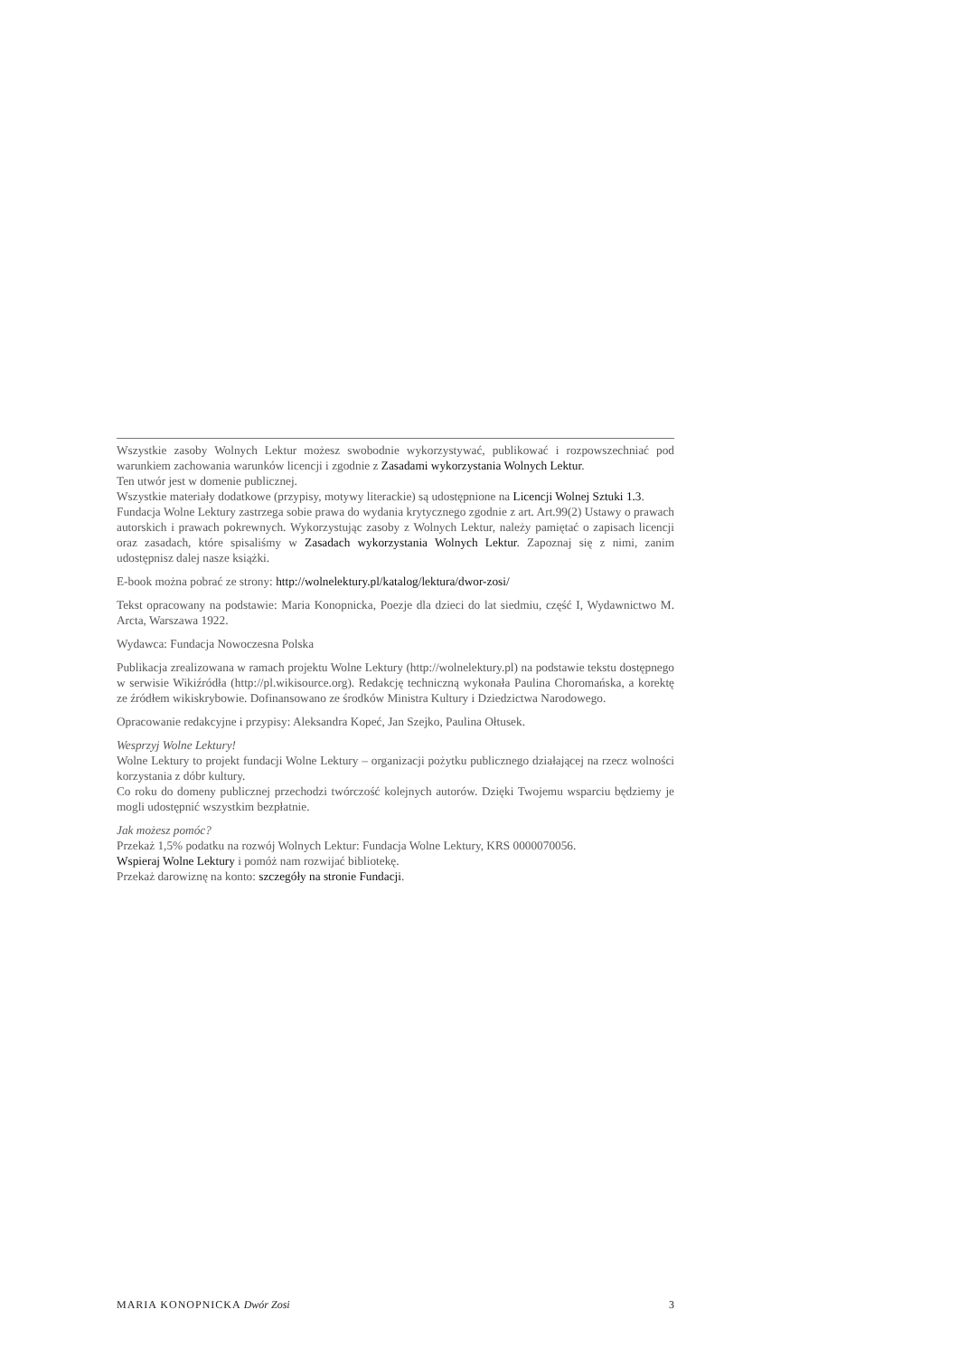Wszystkie zasoby Wolnych Lektur możesz swobodnie wykorzystywać, publikować i rozpowszechniać pod warunkiem zachowania warunków licencji i zgodnie z Zasadami wykorzystania Wolnych Lektur.
Ten utwór jest w domenie publicznej.
Wszystkie materiały dodatkowe (przypisy, motywy literackie) są udostępnione na Licencji Wolnej Sztuki 1.3.
Fundacja Wolne Lektury zastrzega sobie prawa do wydania krytycznego zgodnie z art. Art.99(2) Ustawy o prawach autorskich i prawach pokrewnych. Wykorzystując zasoby z Wolnych Lektur, należy pamiętać o zapisach licencji oraz zasadach, które spisaliśmy w Zasadach wykorzystania Wolnych Lektur. Zapoznaj się z nimi, zanim udostępnisz dalej nasze książki.
E-book można pobrać ze strony: http://wolnelektury.pl/katalog/lektura/dwor-zosi/
Tekst opracowany na podstawie: Maria Konopnicka, Poezje dla dzieci do lat siedmiu, część I, Wydawnictwo M. Arcta, Warszawa 1922.
Wydawca: Fundacja Nowoczesna Polska
Publikacja zrealizowana w ramach projektu Wolne Lektury (http://wolnelektury.pl) na podstawie tekstu dostępnego w serwisie Wikiźródła (http://pl.wikisource.org). Redakcję techniczną wykonała Paulina Choromańska, a korektę ze źródłem wikiskrybowie. Dofinansowano ze środków Ministra Kultury i Dziedzictwa Narodowego.
Opracowanie redakcyjne i przypisy: Aleksandra Kopeć, Jan Szejko, Paulina Ołtusek.
Wesprzyj Wolne Lektury!
Wolne Lektury to projekt fundacji Wolne Lektury – organizacji pożytku publicznego działającej na rzecz wolności korzystania z dóbr kultury.
Co roku do domeny publicznej przechodzi twórczość kolejnych autorów. Dzięki Twojemu wsparciu będziemy je mogli udostępnić wszystkim bezpłatnie.
Jak możesz pomóc?
Przekaż 1,5% podatku na rozwój Wolnych Lektur: Fundacja Wolne Lektury, KRS 0000070056.
Wspieraj Wolne Lektury i pomóż nam rozwijać bibliotekę.
Przekaż darowiznę na konto: szczegóły na stronie Fundacji.
MARIA KONOPNICKA Dwór Zosi 3